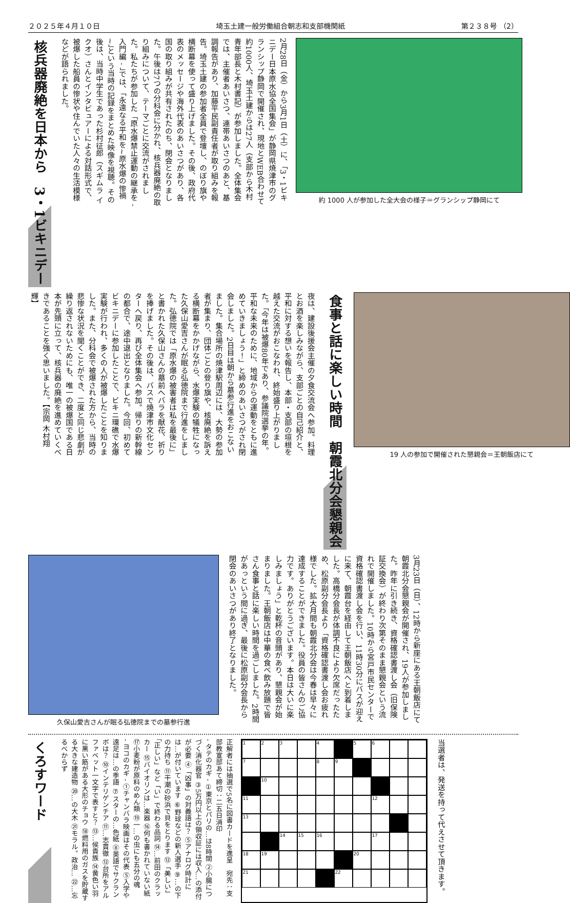２０２５年４月１０日 埼玉土建一般労働組合朝志和支部機関紙 第２３８号 （2）
核兵器廃絶を日本から　3・1ビキニデー
2月28日（金）から3月1日（土）に、「3・1ビキニデー日本原水協全国集会」が静岡県焼津市のグランシップ静岡で開催され、現地とWEB合わせて約1000人、埼玉土建からは27人（支部から木村青年部長と木村書記）が参加しました。全体集会では、主催者あいさつ、連帯あいさつのあと、基調報告があり、加藤平民副責任者が取り組みを報告。埼玉土建の参加者全員で登壇し、のぼり旗や横断幕を使って盛り上げました。その後、政府代表のメッセージや海外代表のあいさつがあり、各国の取り組みが共有されたのち、閉会となりました。午後は7つの分科会に分かれ、核兵器廃絶の取り組みについて、テーマごとに交流がされました。私たちが参加した「原水爆禁止運動の継承を - 入門編 - 」では、「永遠なる平和を~原水爆の惨禍~」という当時の記録をまとめた映像を視聴。その後は、当時中学生であった杉村征郎（スギムラ イクオ）さんとインタビュアーによる対話形式で、被爆した船員の惨状や住んでいた人々の生活模様などが語られました。
約 1000 人が参加した全大会の様子＝グランシップ静岡にて
夜は、建設後援会主催の夕食交流会へ参加。料理とお酒を楽しみながら、支部ごとの自己紹介と、平和に対する想いを報告し、本部・支部の垣根を越えた交流がおこなわれ、終始盛り上がりました。「今年は被爆80年であり、参議院選挙の年。平和な未来のために、地域からの運動をともに進めていきましょう！」と締めのあいさつがされ閉会しました。2日目は朝から墓参行進をおこないました。集合場所の焼津駅周辺には、大勢の参加者が集まり、団体ごとの登り旗や、核廃絶を訴える横断幕をかかげながら、水爆実験の犠牲になった久保山愛吉さんが眠る弘徳院まで行進をしました。弘徳院では「原水爆の被害者は私を最後に」と書かれた久保山さんの墓前へバラを献花、祈りを捧げました。その後は、バスで焼津市文化センターへ戻り、再び全体集会へ参加。帰りの新幹線の都合で、途中退出となりました。今回、初めてビキニデーに参加したことで、ビキニ環礁で水爆実験が行われ、多くの人が被爆したことを知りました。また、分科会で被爆された方から、当時の悲惨な状況を聞くことができ、二度と同じ悲劇が繰り返されないためにも、唯一の被爆国である日本が先頭に立って、核兵器の廃絶を進めていくべきであることを強く思いました。【宗岡 木村翔輝】
食事と話に楽しい時間　朝霞北分会懇親会
19 人の参加で開催された懇親会＝王朝飯店にて
久保山愛吉さんが眠る弘徳院までの墓参行進
3月23日（日）、12時から新座にある王朝飯店にて朝霞北分会懇親会が開催され、19人が参加しました。昨年に引き続き、資格確認書渡し会（旧保険証交換会）が終わり次第そのまま懇親会という流れで開催しました。10時から宮戸市民センターで資格確認書渡し会を行い、11時30分にバスが迎えに来て、朝霞台を経由して王朝飯店へと到着しました。高橋分会長が体調不良により欠席だったため、松原副分会長より「資格確認書渡し会お疲れ様でした。拡大月間も朝霞北分会は今春は早々に達成することができました。役員の皆さんのご協力です。ありがとうございます。本日は大いに楽しみましょう」と乾杯の音頭があり、懇親会が始まりました。王朝飯店は中華の食べ飲み放題で皆さん食事と話に楽しい時間を過ごしました。2時間があっという間に過ぎ、最後に松原副分会長から閉会のあいさつがあり終了となりました。
くろすワード
正解者には抽選で5名に図書カードを進呈　宛先：支部教宣部あて締切：二五日消印
- タテのカギ - ①東京とパリの…は8時間 ②小腸につづく消化器官 ③5万円以上の領収証には収入…の添付が必要 ④「凶事」の対義語は？ ⑤アナログ時計には…が付いています ⑥野球などの新人選手 ⑨…の下の力持ち ⑪干潮の砂浜で貝をとります ⑫「美しい」「正しい」など「い」で終わる品詞 ⑭…前田のクラッカー ⑮バイオリンは…楽器 ⑯何も書かれていない紙 ⑰小麦粉が原料のめん類 ⑲一…の虫にも五分の魂
- ヨコのカギ - ①チャンバラ映画はその代表 ⑤入学や遠足は…の季語 ⑦スターの…色紙 ⑧英語でサクランボは？ ⑩インテリゲンチア ⑪…志貫徹 ⑫台所をアルファベット一文字で表すと？ ⑬…侯貴族 ⑭黄色い羽に黒い筋がある大形のチョウ ⑱燃料用のガスを貯蔵する大きな建造物 ⑳…の大木 ㉑モラル。政治… ㉒…忘るべからず
1
2
3
4
5
6
7
8
9
10
11
12
13
14
15
16
17
18
19
20
21
22
当選者は、発送を持って代えさせて頂きます。